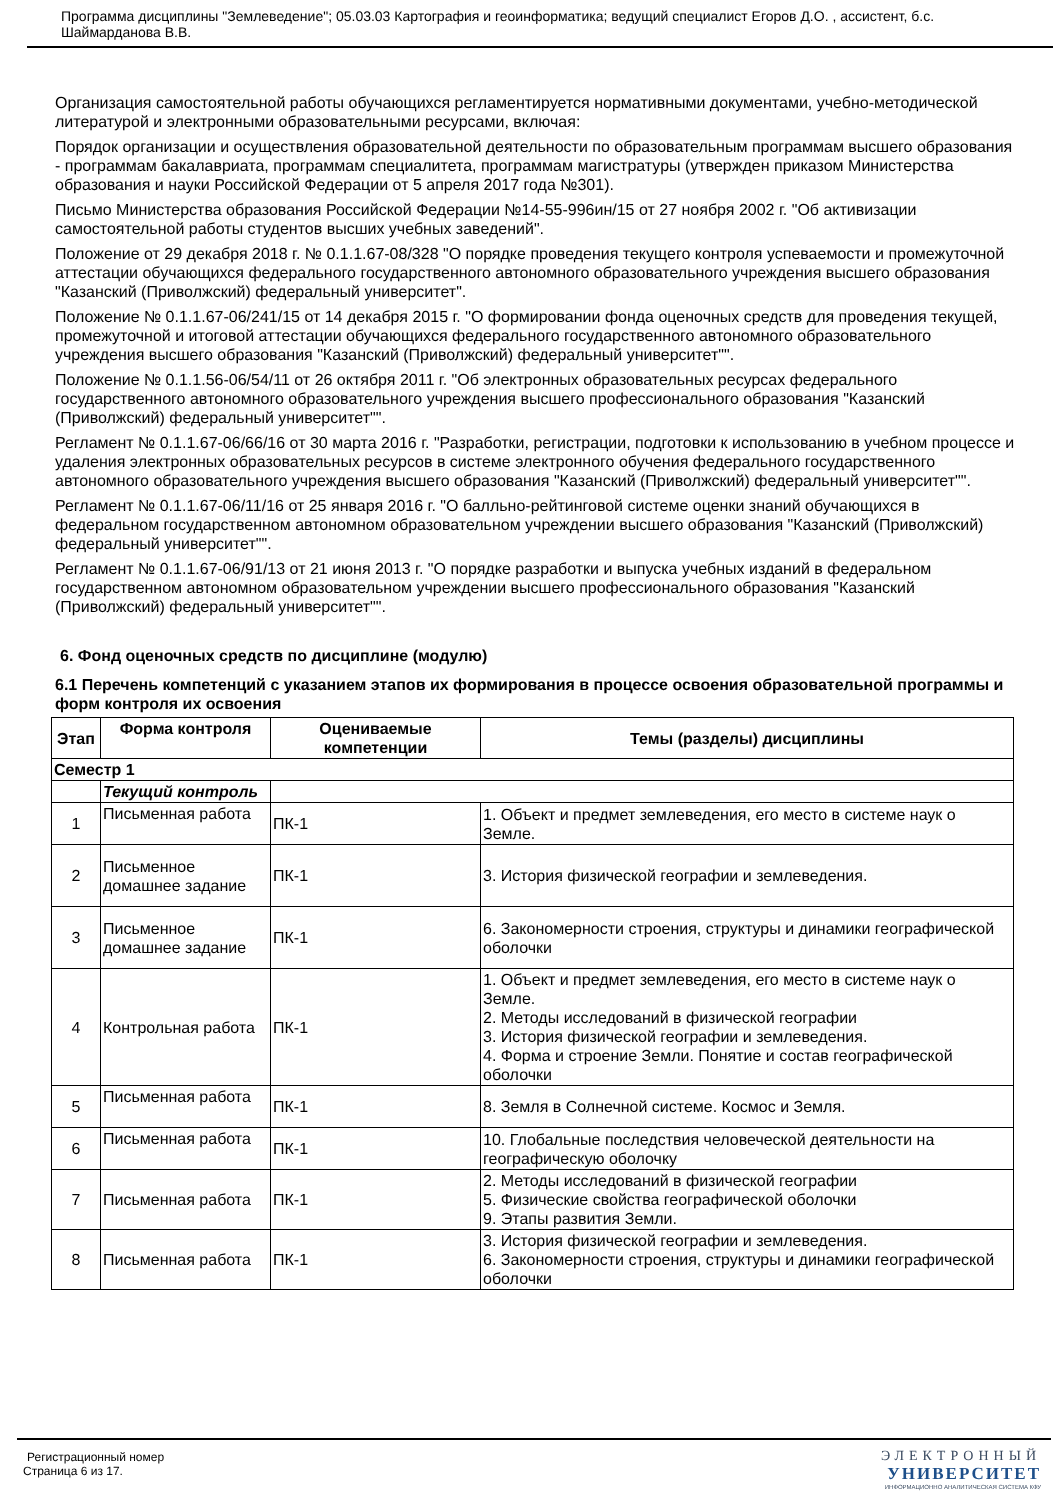Программа дисциплины "Землеведение"; 05.03.03 Картография и геоинформатика; ведущий специалист Егоров Д.О. , ассистент, б.с. Шаймарданова В.В.
Организация самостоятельной работы обучающихся регламентируется нормативными документами, учебно-методической литературой и электронными образовательными ресурсами, включая:
Порядок организации и осуществления образовательной деятельности по образовательным программам высшего образования - программам бакалавриата, программам специалитета, программам магистратуры (утвержден приказом Министерства образования и науки Российской Федерации от 5 апреля 2017 года №301).
Письмо Министерства образования Российской Федерации №14-55-996ин/15 от 27 ноября 2002 г. "Об активизации самостоятельной работы студентов высших учебных заведений".
Положение от 29 декабря 2018 г. № 0.1.1.67-08/328 "О порядке проведения текущего контроля успеваемости и промежуточной аттестации обучающихся федерального государственного автономного образовательного учреждения высшего образования "Казанский (Приволжский) федеральный университет".
Положение № 0.1.1.67-06/241/15 от 14 декабря 2015 г. "О формировании фонда оценочных средств для проведения текущей, промежуточной и итоговой аттестации обучающихся федерального государственного автономного образовательного учреждения высшего образования "Казанский (Приволжский) федеральный университет"".
Положение № 0.1.1.56-06/54/11 от 26 октября 2011 г. "Об электронных образовательных ресурсах федерального государственного автономного образовательного учреждения высшего профессионального образования "Казанский (Приволжский) федеральный университет"".
Регламент № 0.1.1.67-06/66/16 от 30 марта 2016 г. "Разработки, регистрации, подготовки к использованию в учебном процессе и удаления электронных образовательных ресурсов в системе электронного обучения федерального государственного автономного образовательного учреждения высшего образования "Казанский (Приволжский) федеральный университет"".
Регламент № 0.1.1.67-06/11/16 от 25 января 2016 г. "О балльно-рейтинговой системе оценки знаний обучающихся в федеральном государственном автономном образовательном учреждении высшего образования "Казанский (Приволжский) федеральный университет"".
Регламент № 0.1.1.67-06/91/13 от 21 июня 2013 г. "О порядке разработки и выпуска учебных изданий в федеральном государственном автономном образовательном учреждении высшего профессионального образования "Казанский (Приволжский) федеральный университет"".
6. Фонд оценочных средств по дисциплине (модулю)
6.1 Перечень компетенций с указанием этапов их формирования в процессе освоения образовательной программы и форм контроля их освоения
| Этап | Форма контроля | Оцениваемые компетенции | Темы (разделы) дисциплины |
| --- | --- | --- | --- |
| Семестр 1 | | | |
| | Текущий контроль | | |
| 1 | Письменная работа | ПК-1 | 1. Объект и предмет землеведения, его место в системе наук о Земле. |
| 2 | Письменное домашнее задание | ПК-1 | 3. История физической географии и землеведения. |
| 3 | Письменное домашнее задание | ПК-1 | 6. Закономерности строения, структуры и динамики географической оболочки |
| 4 | Контрольная работа | ПК-1 | 1. Объект и предмет землеведения, его место в системе наук о Земле. 2. Методы исследований в физической географии 3. История физической географии и землеведения. 4. Форма и строение Земли. Понятие и состав географической оболочки |
| 5 | Письменная работа | ПК-1 | 8. Земля в Солнечной системе. Космос и Земля. |
| 6 | Письменная работа | ПК-1 | 10. Глобальные последствия человеческой деятельности на географическую оболочку |
| 7 | Письменная работа | ПК-1 | 2. Методы исследований в физической географии 5. Физические свойства географической оболочки 9. Этапы развития Земли. |
| 8 | Письменная работа | ПК-1 | 3. История физической географии и землеведения. 6. Закономерности строения, структуры и динамики географической оболочки |
Регистрационный номер
Страница 6 из 17.
ЭЛЕКТРОННЫЙ
УНИВЕРСИТЕТ
ИНФОРМАЦИОННО АНАЛИТИЧЕСКАЯ СИСТЕМА КФУ